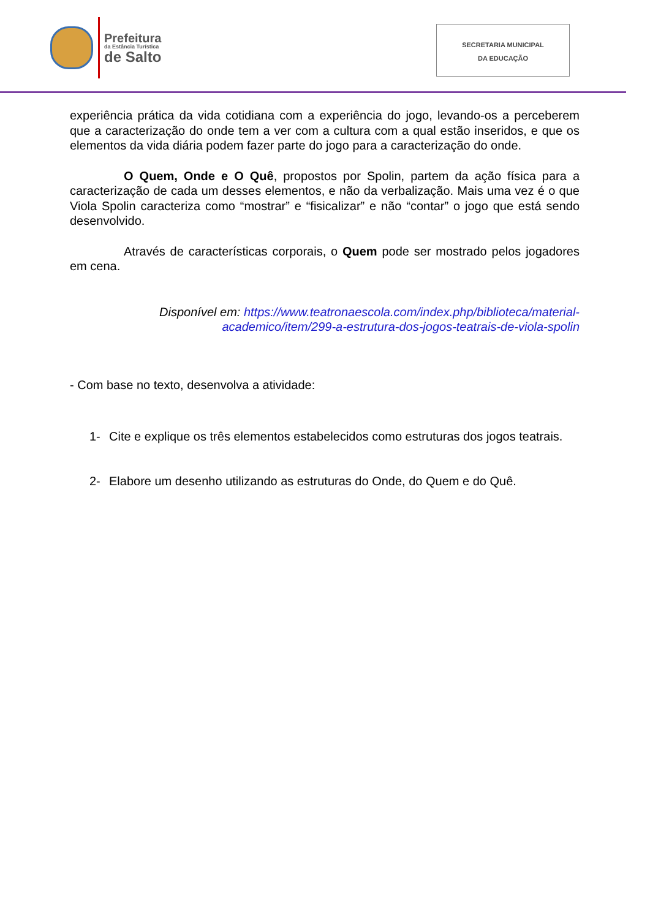Prefeitura
da Estância Turística
de Salto
SECRETARIA MUNICIPAL
DA EDUCAÇÃO
experiência prática da vida cotidiana com a experiência do jogo, levando-os a perceberem que a caracterização do onde tem a ver com a cultura com a qual estão inseridos, e que os elementos da vida diária podem fazer parte do jogo para a caracterização do onde.
O Quem, Onde e O Quê, propostos por Spolin, partem da ação física para a caracterização de cada um desses elementos, e não da verbalização. Mais uma vez é o que Viola Spolin caracteriza como “mostrar” e “fisicalizar” e não “contar” o jogo que está sendo desenvolvido.
Através de características corporais, o Quem pode ser mostrado pelos jogadores em cena.
Disponível em: https://www.teatronaescola.com/index.php/biblioteca/material-academico/item/299-a-estrutura-dos-jogos-teatrais-de-viola-spolin
- Com base no texto, desenvolva a atividade:
1- Cite e explique os três elementos estabelecidos como estruturas dos jogos teatrais.
2- Elabore um desenho utilizando as estruturas do Onde, do Quem e do Quê.